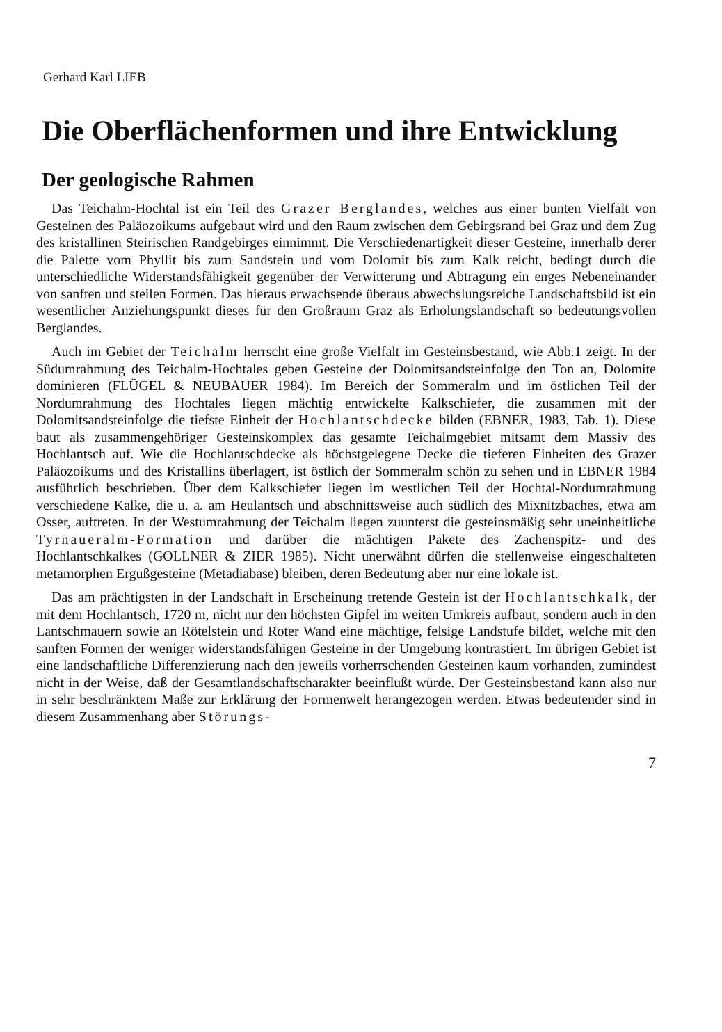Gerhard Karl LIEB
Die Oberflächenformen und ihre Entwicklung
Der geologische Rahmen
Das Teichalm-Hochtal ist ein Teil des Grazer Berglandes, welches aus einer bunten Vielfalt von Gesteinen des Paläozoikums aufgebaut wird und den Raum zwischen dem Gebirgsrand bei Graz und dem Zug des kristallinen Steirischen Randgebirges einnimmt. Die Verschiedenartigkeit dieser Gesteine, innerhalb derer die Palette vom Phyllit bis zum Sandstein und vom Dolomit bis zum Kalk reicht, bedingt durch die unterschiedliche Widerstandsfähigkeit gegenüber der Verwitterung und Abtragung ein enges Nebeneinander von sanften und steilen Formen. Das hieraus erwachsende überaus abwechslungsreiche Landschaftsbild ist ein wesentlicher Anziehungspunkt dieses für den Großraum Graz als Erholungslandschaft so bedeutungsvollen Berglandes.
Auch im Gebiet der Teichalm herrscht eine große Vielfalt im Gesteinsbestand, wie Abb.1 zeigt. In der Südumrahmung des Teichalm-Hochtales geben Gesteine der Dolomitsandsteinfolge den Ton an, Dolomite dominieren (FLÜGEL & NEUBAUER 1984). Im Bereich der Sommeralm und im östlichen Teil der Nordumrahmung des Hochtales liegen mächtig entwickelte Kalkschiefer, die zusammen mit der Dolomitsandsteinfolge die tiefste Einheit der Hochlantschdecke bilden (EBNER, 1983, Tab. 1). Diese baut als zusammengehöriger Gesteinskomplex das gesamte Teichalmgebiet mitsamt dem Massiv des Hochlantsch auf. Wie die Hochlantschdecke als höchstgelegene Decke die tieferen Einheiten des Grazer Paläozoikums und des Kristallins überlagert, ist östlich der Sommeralm schön zu sehen und in EBNER 1984 ausführlich beschrieben. Über dem Kalkschiefer liegen im westlichen Teil der Hochtal-Nordumrahmung verschiedene Kalke, die u. a. am Heulantsch und abschnittsweise auch südlich des Mixnitzbaches, etwa am Osser, auftreten. In der Westumrahmung der Teichalm liegen zuunterst die gesteinsmäßig sehr uneinheitliche Tyrnaueralm-Formation und darüber die mächtigen Pakete des Zachenspitz- und des Hochlantschkalkes (GOLLNER & ZIER 1985). Nicht unerwähnt dürfen die stellenweise eingeschalteten metamorphen Ergußgesteine (Metadiabase) bleiben, deren Bedeutung aber nur eine lokale ist.
Das am prächtigsten in der Landschaft in Erscheinung tretende Gestein ist der Hochlantschkalk, der mit dem Hochlantsch, 1720 m, nicht nur den höchsten Gipfel im weiten Umkreis aufbaut, sondern auch in den Lantschmauern sowie an Rötelstein und Roter Wand eine mächtige, felsige Landstufe bildet, welche mit den sanften Formen der weniger widerstandsfähigen Gesteine in der Umgebung kontrastiert. Im übrigen Gebiet ist eine landschaftliche Differenzierung nach den jeweils vorherrschenden Gesteinen kaum vorhanden, zumindest nicht in der Weise, daß der Gesamtlandschaftscharakter beeinflußt würde. Der Gesteinsbestand kann also nur in sehr beschränktem Maße zur Erklärung der Formenwelt herangezogen werden. Etwas bedeutender sind in diesem Zusammenhang aber Störungs-
7